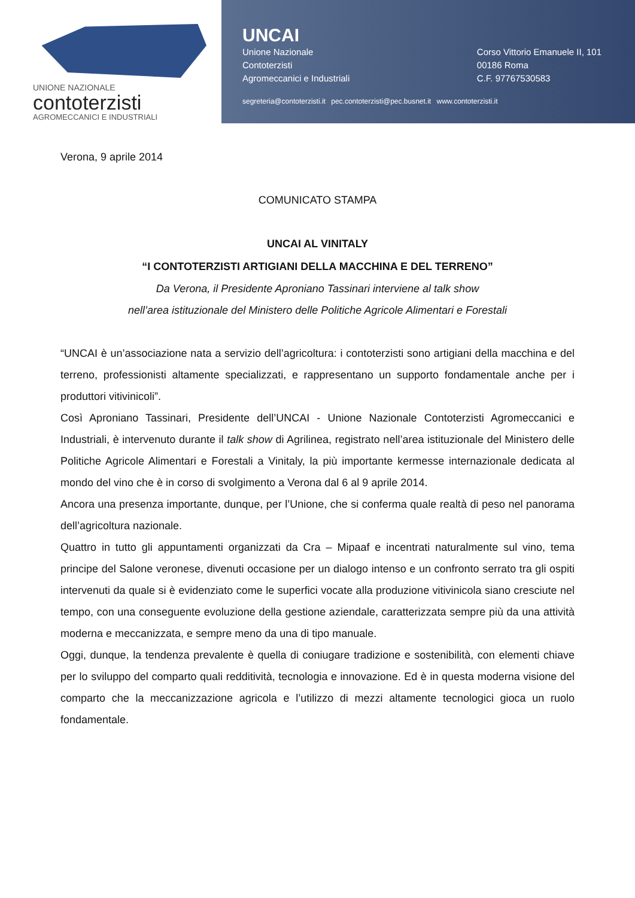UNIONE NAZIONALE
contoterzisti
AGROMECCANICI E INDUSTRIALI
UNCAI
Unione Nazionale
Contoterzisti
Agromeccanici e Industriali
Corso Vittorio Emanuele II, 101
00186 Roma
C.F. 97767530583
segreteria@contoterzisti.it pec.contoterzisti@pec.busnet.it www.contoterzisti.it
Verona, 9 aprile 2014
COMUNICATO STAMPA
UNCAI AL VINITALY
“I CONTOTERZISTI ARTIGIANI DELLA MACCHINA E DEL TERRENO”
Da Verona, il Presidente Aproniano Tassinari interviene al talk show
nell’area istituzionale del Ministero delle Politiche Agricole Alimentari e Forestali
“UNCAI è un’associazione nata a servizio dell’agricoltura: i contoterzisti sono artigiani della macchina e del terreno, professionisti altamente specializzati, e rappresentano un supporto fondamentale anche per i produttori vitivinicoli”.
Così Aproniano Tassinari, Presidente dell’UNCAI - Unione Nazionale Contoterzisti Agromeccanici e Industriali, è intervenuto durante il talk show di Agrilinea, registrato nell’area istituzionale del Ministero delle Politiche Agricole Alimentari e Forestali a Vinitaly, la più importante kermesse internazionale dedicata al mondo del vino che è in corso di svolgimento a Verona dal 6 al 9 aprile 2014.
Ancora una presenza importante, dunque, per l’Unione, che si conferma quale realtà di peso nel panorama dell’agricoltura nazionale.
Quattro in tutto gli appuntamenti organizzati da Cra – Mipaaf e incentrati naturalmente sul vino, tema principe del Salone veronese, divenuti occasione per un dialogo intenso e un confronto serrato tra gli ospiti intervenuti da quale si è evidenziato come le superfici vocate alla produzione vitivinicola siano cresciute nel tempo, con una conseguente evoluzione della gestione aziendale, caratterizzata sempre più da una attività moderna e meccanizzata, e sempre meno da una di tipo manuale.
Oggi, dunque, la tendenza prevalente è quella di coniugare tradizione e sostenibilità, con elementi chiave per lo sviluppo del comparto quali redditività, tecnologia e innovazione. Ed è in questa moderna visione del comparto che la meccanizzazione agricola e l’utilizzo di mezzi altamente tecnologici gioca un ruolo fondamentale.